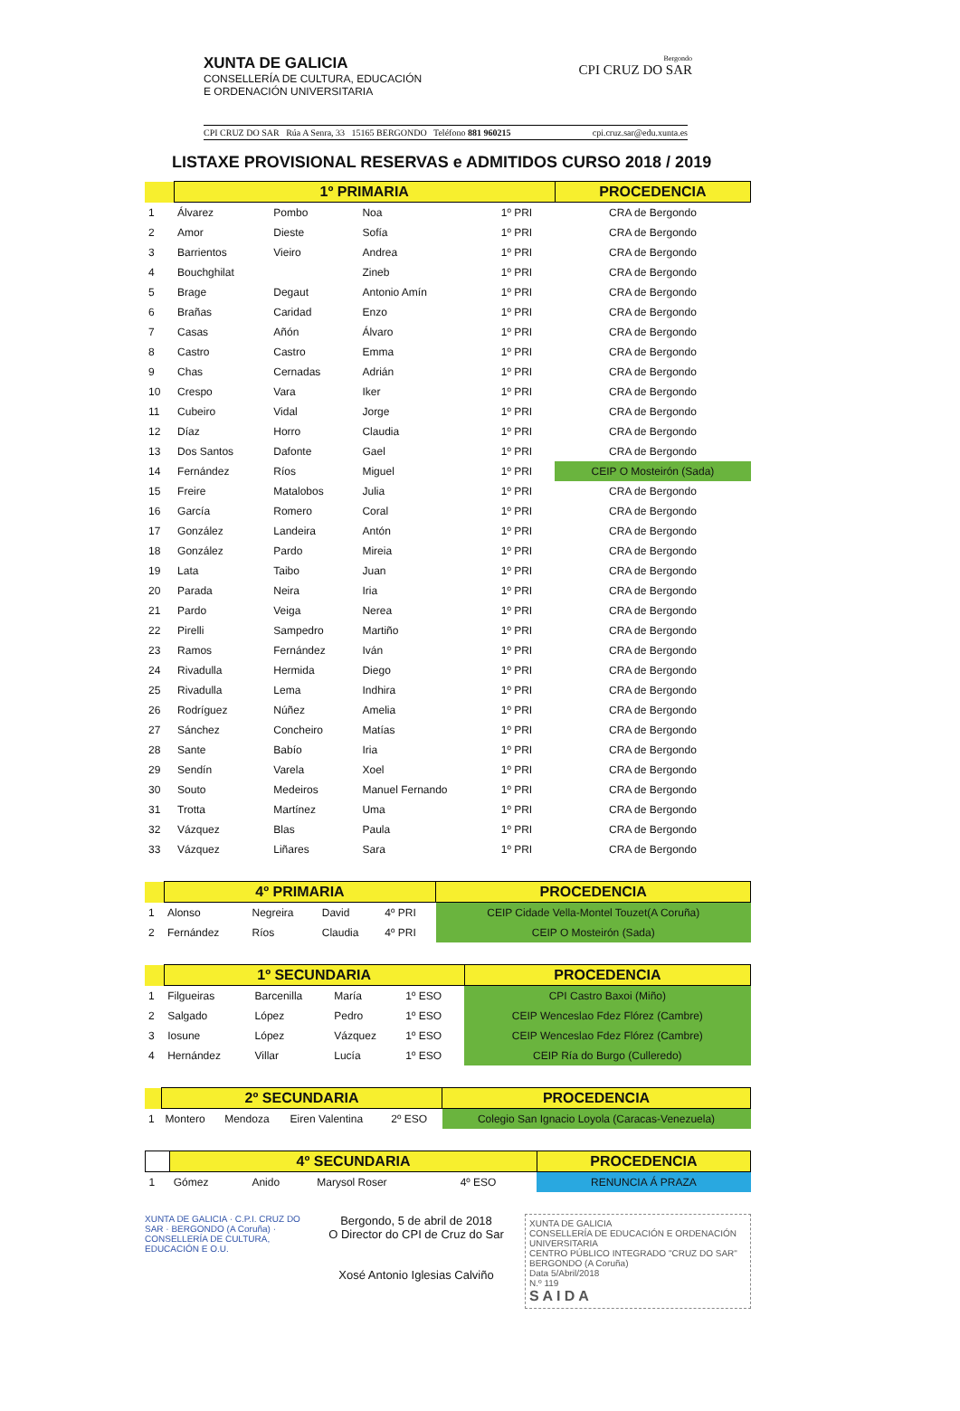XUNTA DE GALICIA
CONSELLERÍA DE CULTURA, EDUCACIÓN
E ORDENACIÓN UNIVERSITARIA
Bergondo
CPI CRUZ DO SAR
CPI CRUZ DO SAR Rúa A Senra, 33 15165 BERGONDO Teléfono 881 960215 cpi.cruz.sar@edu.xunta.es
LISTAXE PROVISIONAL RESERVAS e ADMITIDOS CURSO 2018 / 2019
| | 1º PRIMARIA | | | | PROCEDENCIA |
| --- | --- | --- | --- | --- | --- |
| 1 | Álvarez | Pombo | Noa | 1º PRI | CRA de Bergondo |
| 2 | Amor | Dieste | Sofía | 1º PRI | CRA de Bergondo |
| 3 | Barrientos | Vieiro | Andrea | 1º PRI | CRA de Bergondo |
| 4 | Bouchghilat | | Zineb | 1º PRI | CRA de Bergondo |
| 5 | Brage | Degaut | Antonio Amín | 1º PRI | CRA de Bergondo |
| 6 | Brañas | Caridad | Enzo | 1º PRI | CRA de Bergondo |
| 7 | Casas | Añón | Álvaro | 1º PRI | CRA de Bergondo |
| 8 | Castro | Castro | Emma | 1º PRI | CRA de Bergondo |
| 9 | Chas | Cernadas | Adrián | 1º PRI | CRA de Bergondo |
| 10 | Crespo | Vara | Iker | 1º PRI | CRA de Bergondo |
| 11 | Cubeiro | Vidal | Jorge | 1º PRI | CRA de Bergondo |
| 12 | Díaz | Horro | Claudia | 1º PRI | CRA de Bergondo |
| 13 | Dos Santos | Dafonte | Gael | 1º PRI | CRA de Bergondo |
| 14 | Fernández | Ríos | Miguel | 1º PRI | CEIP O Mosteirón (Sada) |
| 15 | Freire | Matalobos | Julia | 1º PRI | CRA de Bergondo |
| 16 | García | Romero | Coral | 1º PRI | CRA de Bergondo |
| 17 | González | Landeira | Antón | 1º PRI | CRA de Bergondo |
| 18 | González | Pardo | Mireia | 1º PRI | CRA de Bergondo |
| 19 | Lata | Taibo | Juan | 1º PRI | CRA de Bergondo |
| 20 | Parada | Neira | Iria | 1º PRI | CRA de Bergondo |
| 21 | Pardo | Veiga | Nerea | 1º PRI | CRA de Bergondo |
| 22 | Pirelli | Sampedro | Martiño | 1º PRI | CRA de Bergondo |
| 23 | Ramos | Fernández | Iván | 1º PRI | CRA de Bergondo |
| 24 | Rivadulla | Hermida | Diego | 1º PRI | CRA de Bergondo |
| 25 | Rivadulla | Lema | Indhira | 1º PRI | CRA de Bergondo |
| 26 | Rodríguez | Núñez | Amelia | 1º PRI | CRA de Bergondo |
| 27 | Sánchez | Concheiro | Matías | 1º PRI | CRA de Bergondo |
| 28 | Sante | Babío | Iria | 1º PRI | CRA de Bergondo |
| 29 | Sendín | Varela | Xoel | 1º PRI | CRA de Bergondo |
| 30 | Souto | Medeiros | Manuel Fernando | 1º PRI | CRA de Bergondo |
| 31 | Trotta | Martínez | Uma | 1º PRI | CRA de Bergondo |
| 32 | Vázquez | Blas | Paula | 1º PRI | CRA de Bergondo |
| 33 | Vázquez | Liñares | Sara | 1º PRI | CRA de Bergondo |
| | 4º PRIMARIA | | | | PROCEDENCIA |
| --- | --- | --- | --- | --- | --- |
| 1 | Alonso | Negreira | David | 4º PRI | CEIP Cidade Vella-Montel Touzet(A Coruña) |
| 2 | Fernández | Ríos | Claudia | 4º PRI | CEIP O Mosteirón (Sada) |
| | 1º SECUNDARIA | | | | PROCEDENCIA |
| --- | --- | --- | --- | --- | --- |
| 1 | Filgueiras | Barcenilla | María | 1º ESO | CPI Castro Baxoi (Miño) |
| 2 | Salgado | López | Pedro | 1º ESO | CEIP Wenceslao Fdez Flórez (Cambre) |
| 3 | Iosune | López | Vázquez | 1º ESO | CEIP Wenceslao Fdez Flórez (Cambre) |
| 4 | Hernández | Villar | Lucía | 1º ESO | CEIP Ría do Burgo (Culleredo) |
| | 2º SECUNDARIA | | | | PROCEDENCIA |
| --- | --- | --- | --- | --- | --- |
| 1 | Montero | Mendoza | Eiren Valentina | 2º ESO | Colegio San Ignacio Loyola (Caracas-Venezuela) |
| | 4º SECUNDARIA | | | | PROCEDENCIA |
| --- | --- | --- | --- | --- | --- |
| 1 | Gómez | Anido | Marysol Roser | 4º ESO | RENUNCIA Á PRAZA |
XUNTA DE GALICIA · C.P.I. CRUZ DO SAR · BERGONDO (A Coruña) · CONSELLERÍA DE CULTURA, EDUCACIÓN E O.U.
Bergondo, 5 de abril de 2018
O Director do CPI de Cruz do Sar
Xosé Antonio Iglesias Calviño
XUNTA DE GALICIA
CONSELLERÍA DE EDUCACIÓN E ORDENACIÓN UNIVERSITARIA
CENTRO PÚBLICO INTEGRADO "CRUZ DO SAR"
BERGONDO (A Coruña)
Data 5/Abril/2018
N.º 119
S A I D A